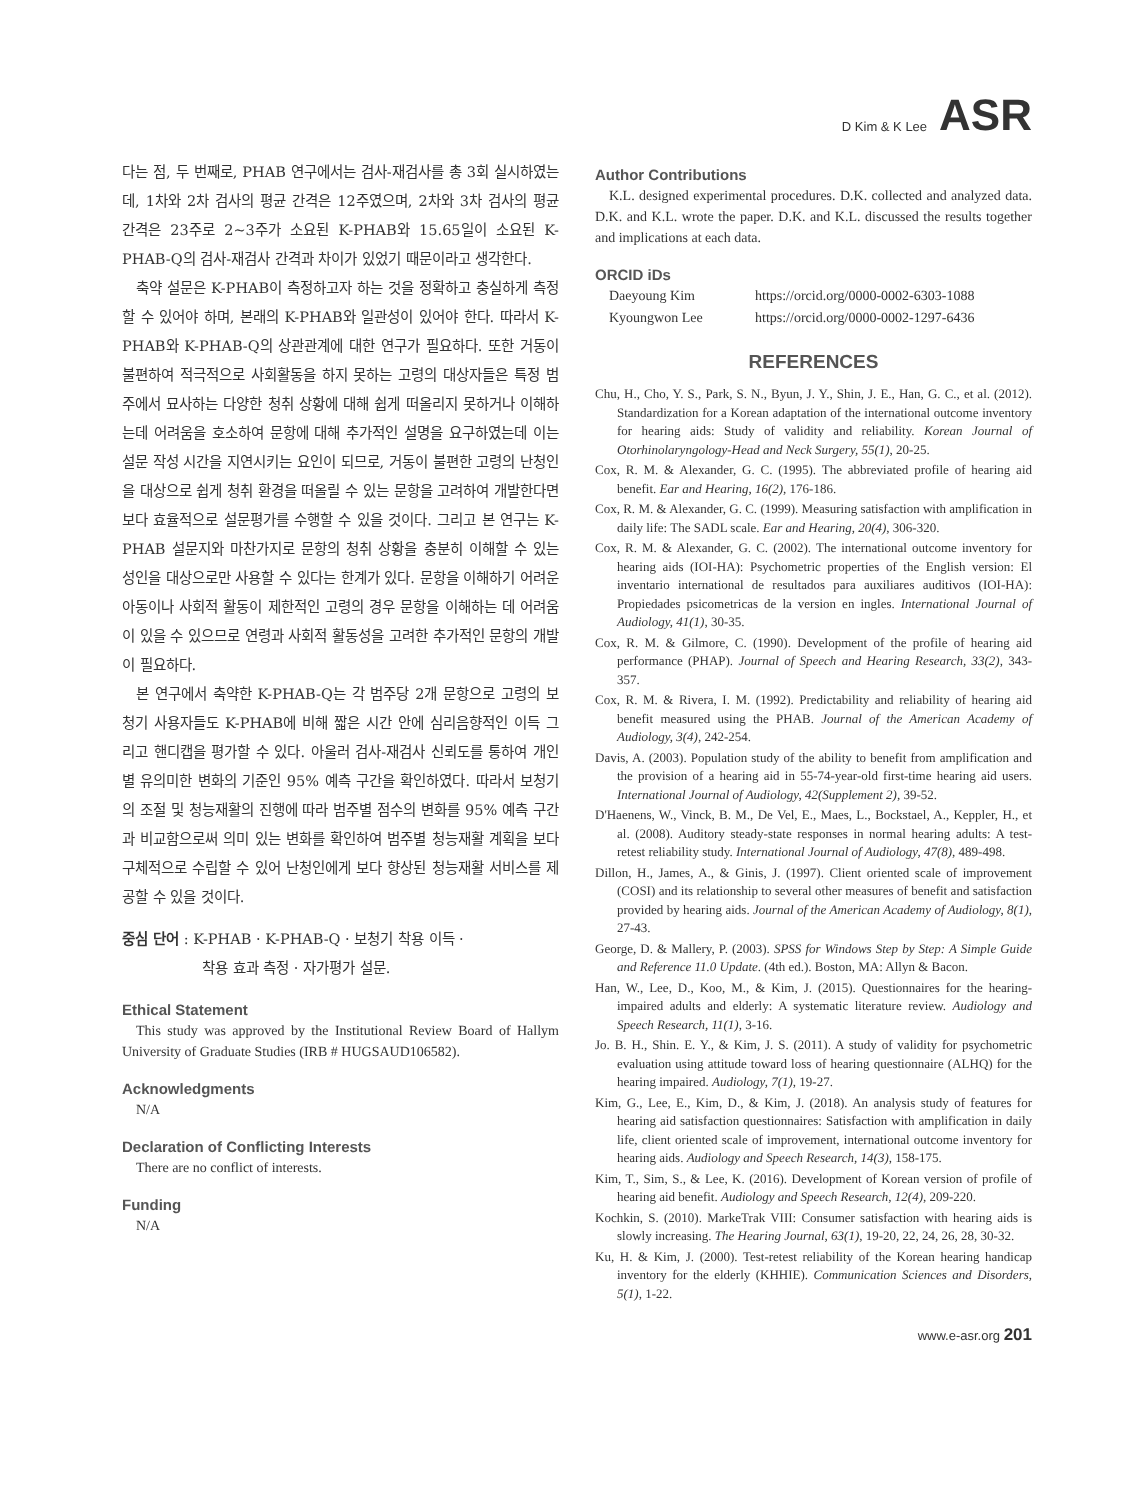D Kim & K Lee ASR
다는 점, 두 번째로, PHAB 연구에서는 검사-재검사를 총 3회 실시하였는데, 1차와 2차 검사의 평균 간격은 12주였으며, 2차와 3차 검사의 평균 간격은 23주로 2~3주가 소요된 K-PHAB와 15.65일이 소요된 K-PHAB-Q의 검사-재검사 간격과 차이가 있었기 때문이라고 생각한다.
축약 설문은 K-PHAB이 측정하고자 하는 것을 정확하고 충실하게 측정할 수 있어야 하며, 본래의 K-PHAB와 일관성이 있어야 한다. 따라서 K-PHAB와 K-PHAB-Q의 상관관계에 대한 연구가 필요하다. 또한 거동이 불편하여 적극적으로 사회활동을 하지 못하는 고령의 대상자들은 특정 범주에서 묘사하는 다양한 청취 상황에 대해 쉽게 떠올리지 못하거나 이해하는데 어려움을 호소하여 문항에 대해 추가적인 설명을 요구하였는데 이는 설문 작성 시간을 지연시키는 요인이 되므로, 거동이 불편한 고령의 난청인을 대상으로 쉽게 청취 환경을 떠올릴 수 있는 문항을 고려하여 개발한다면 보다 효율적으로 설문평가를 수행할 수 있을 것이다. 그리고 본 연구는 K-PHAB 설문지와 마찬가지로 문항의 청취 상황을 충분히 이해할 수 있는 성인을 대상으로만 사용할 수 있다는 한계가 있다. 문항을 이해하기 어려운 아동이나 사회적 활동이 제한적인 고령의 경우 문항을 이해하는 데 어려움이 있을 수 있으므로 연령과 사회적 활동성을 고려한 추가적인 문항의 개발이 필요하다.
본 연구에서 축약한 K-PHAB-Q는 각 범주당 2개 문항으로 고령의 보청기 사용자들도 K-PHAB에 비해 짧은 시간 안에 심리음향적인 이득 그리고 핸디캡을 평가할 수 있다. 아울러 검사-재검사 신뢰도를 통하여 개인별 유의미한 변화의 기준인 95% 예측 구간을 확인하였다. 따라서 보청기의 조절 및 청능재활의 진행에 따라 범주별 점수의 변화를 95% 예측 구간과 비교함으로써 의미 있는 변화를 확인하여 범주별 청능재활 계획을 보다 구체적으로 수립할 수 있어 난청인에게 보다 향상된 청능재활 서비스를 제공할 수 있을 것이다.
중심 단어 : K-PHAB · K-PHAB-Q · 보청기 착용 이득 ·
착용 효과 측정 · 자가평가 설문.
Ethical Statement
This study was approved by the Institutional Review Board of Hallym University of Graduate Studies (IRB # HUGSAUD106582).
Acknowledgments
N/A
Declaration of Conflicting Interests
There are no conflict of interests.
Funding
N/A
Author Contributions
K.L. designed experimental procedures. D.K. collected and analyzed data. D.K. and K.L. wrote the paper. D.K. and K.L. discussed the results together and implications at each data.
ORCID iDs
Daeyoung Kim https://orcid.org/0000-0002-6303-1088
Kyoungwon Lee https://orcid.org/0000-0002-1297-6436
REFERENCES
Chu, H., Cho, Y. S., Park, S. N., Byun, J. Y., Shin, J. E., Han, G. C., et al. (2012). Standardization for a Korean adaptation of the international outcome inventory for hearing aids: Study of validity and reliability. Korean Journal of Otorhinolaryngology-Head and Neck Surgery, 55(1), 20-25.
Cox, R. M. & Alexander, G. C. (1995). The abbreviated profile of hearing aid benefit. Ear and Hearing, 16(2), 176-186.
Cox, R. M. & Alexander, G. C. (1999). Measuring satisfaction with amplification in daily life: The SADL scale. Ear and Hearing, 20(4), 306-320.
Cox, R. M. & Alexander, G. C. (2002). The international outcome inventory for hearing aids (IOI-HA): Psychometric properties of the English version: El inventario international de resultados para auxiliares auditivos (IOI-HA): Propiedades psicometricas de la version en ingles. International Journal of Audiology, 41(1), 30-35.
Cox, R. M. & Gilmore, C. (1990). Development of the profile of hearing aid performance (PHAP). Journal of Speech and Hearing Research, 33(2), 343-357.
Cox, R. M. & Rivera, I. M. (1992). Predictability and reliability of hearing aid benefit measured using the PHAB. Journal of the American Academy of Audiology, 3(4), 242-254.
Davis, A. (2003). Population study of the ability to benefit from amplification and the provision of a hearing aid in 55-74-year-old first-time hearing aid users. International Journal of Audiology, 42(Supplement 2), 39-52.
D'Haenens, W., Vinck, B. M., De Vel, E., Maes, L., Bockstael, A., Keppler, H., et al. (2008). Auditory steady-state responses in normal hearing adults: A test-retest reliability study. International Journal of Audiology, 47(8), 489-498.
Dillon, H., James, A., & Ginis, J. (1997). Client oriented scale of improvement (COSI) and its relationship to several other measures of benefit and satisfaction provided by hearing aids. Journal of the American Academy of Audiology, 8(1), 27-43.
George, D. & Mallery, P. (2003). SPSS for Windows Step by Step: A Simple Guide and Reference 11.0 Update. (4th ed.). Boston, MA: Allyn & Bacon.
Han, W., Lee, D., Koo, M., & Kim, J. (2015). Questionnaires for the hearing-impaired adults and elderly: A systematic literature review. Audiology and Speech Research, 11(1), 3-16.
Jo. B. H., Shin. E. Y., & Kim, J. S. (2011). A study of validity for psychometric evaluation using attitude toward loss of hearing questionnaire (ALHQ) for the hearing impaired. Audiology, 7(1), 19-27.
Kim, G., Lee, E., Kim, D., & Kim, J. (2018). An analysis study of features for hearing aid satisfaction questionnaires: Satisfaction with amplification in daily life, client oriented scale of improvement, international outcome inventory for hearing aids. Audiology and Speech Research, 14(3), 158-175.
Kim, T., Sim, S., & Lee, K. (2016). Development of Korean version of profile of hearing aid benefit. Audiology and Speech Research, 12(4), 209-220.
Kochkin, S. (2010). MarkeTrak VIII: Consumer satisfaction with hearing aids is slowly increasing. The Hearing Journal, 63(1), 19-20, 22, 24, 26, 28, 30-32.
Ku, H. & Kim, J. (2000). Test-retest reliability of the Korean hearing handicap inventory for the elderly (KHHIE). Communication Sciences and Disorders, 5(1), 1-22.
www.e-asr.org 201